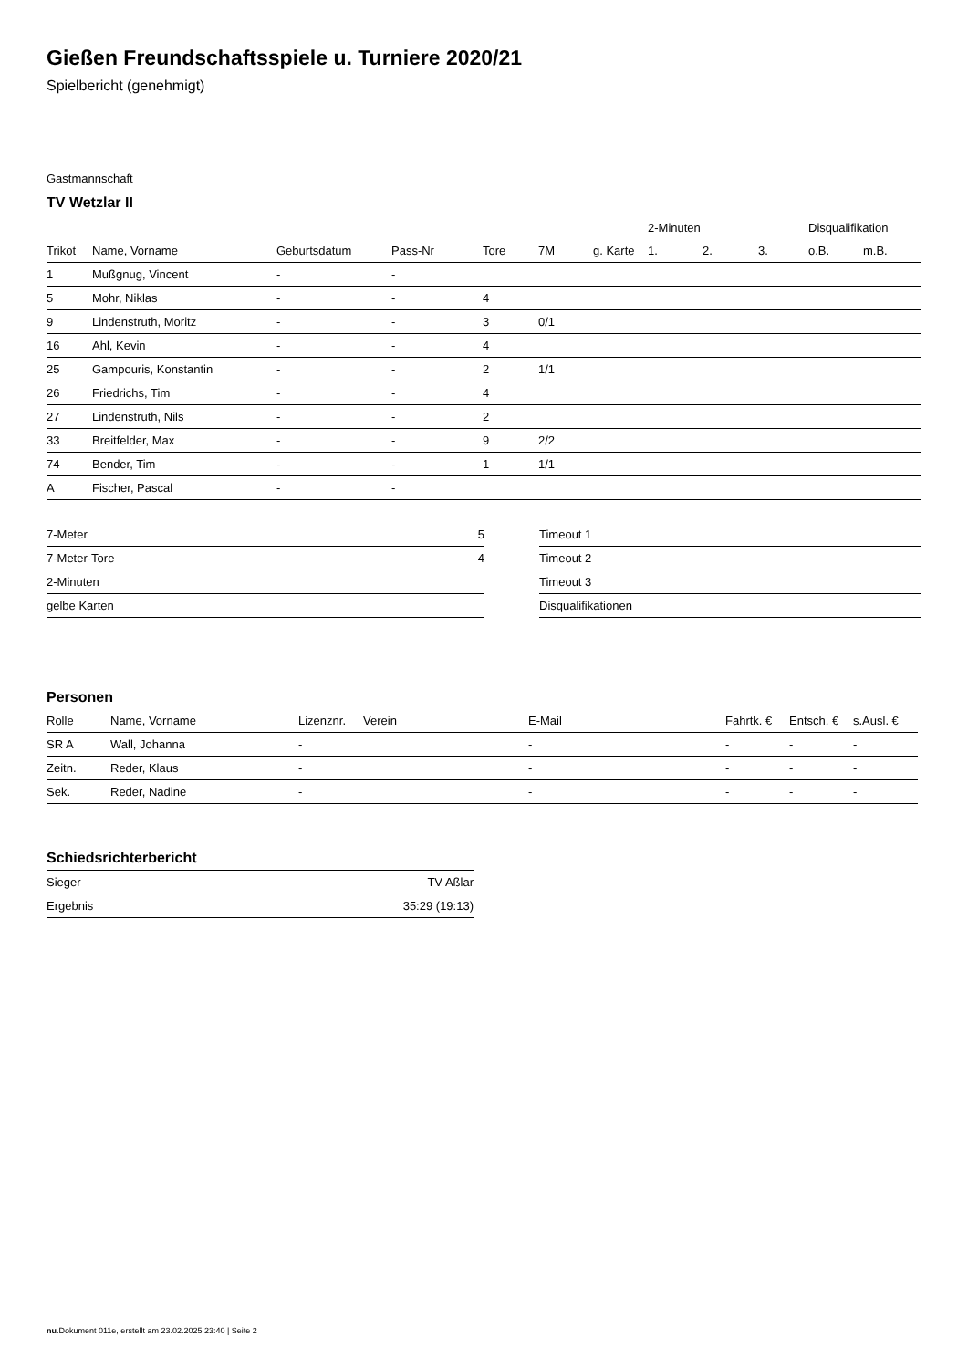Gießen Freundschaftsspiele u. Turniere 2020/21
Spielbericht (genehmigt)
Gastmannschaft
TV Wetzlar II
| | | | | | | | 2-Minuten | | | Disqualifikation | |
| Trikot | Name, Vorname | Geburtsdatum | Pass-Nr | Tore | 7M | g. Karte | 1. | 2. | 3. | o.B. | m.B. |
| 1 | Mußgnug, Vincent | - | - | | | | | | | | |
| 5 | Mohr, Niklas | - | - | 4 | | | | | | | |
| 9 | Lindenstruth, Moritz | - | - | 3 | 0/1 | | | | | | |
| 16 | Ahl, Kevin | - | - | 4 | | | | | | | |
| 25 | Gampouris, Konstantin | - | - | 2 | 1/1 | | | | | | |
| 26 | Friedrichs, Tim | - | - | 4 | | | | | | | |
| 27 | Lindenstruth, Nils | - | - | 2 | | | | | | | |
| 33 | Breitfelder, Max | - | - | 9 | 2/2 | | | | | | |
| 74 | Bender, Tim | - | - | 1 | 1/1 | | | | | | |
| A | Fischer, Pascal | - | - | | | | | | | | |
| 7-Meter | 5 |
| 7-Meter-Tore | 4 |
| 2-Minuten | |
| gelbe Karten | |
| Timeout 1 |
| Timeout 2 |
| Timeout 3 |
| Disqualifikationen |
Personen
| Rolle | Name, Vorname | Lizenznr. | Verein | E-Mail | Fahrtk. € | Entsch. € | s.Ausl. € |
| --- | --- | --- | --- | --- | --- | --- | --- |
| SR A | Wall, Johanna | - | | - | - | - | - |
| Zeitn. | Reder, Klaus | - | | - | - | - | - |
| Sek. | Reder, Nadine | - | | - | - | - | - |
Schiedsrichterbericht
| Sieger | TV Aßlar |
| Ergebnis | 35:29 (19:13) |
nu.Dokument 011e, erstellt am 23.02.2025 23:40 | Seite 2